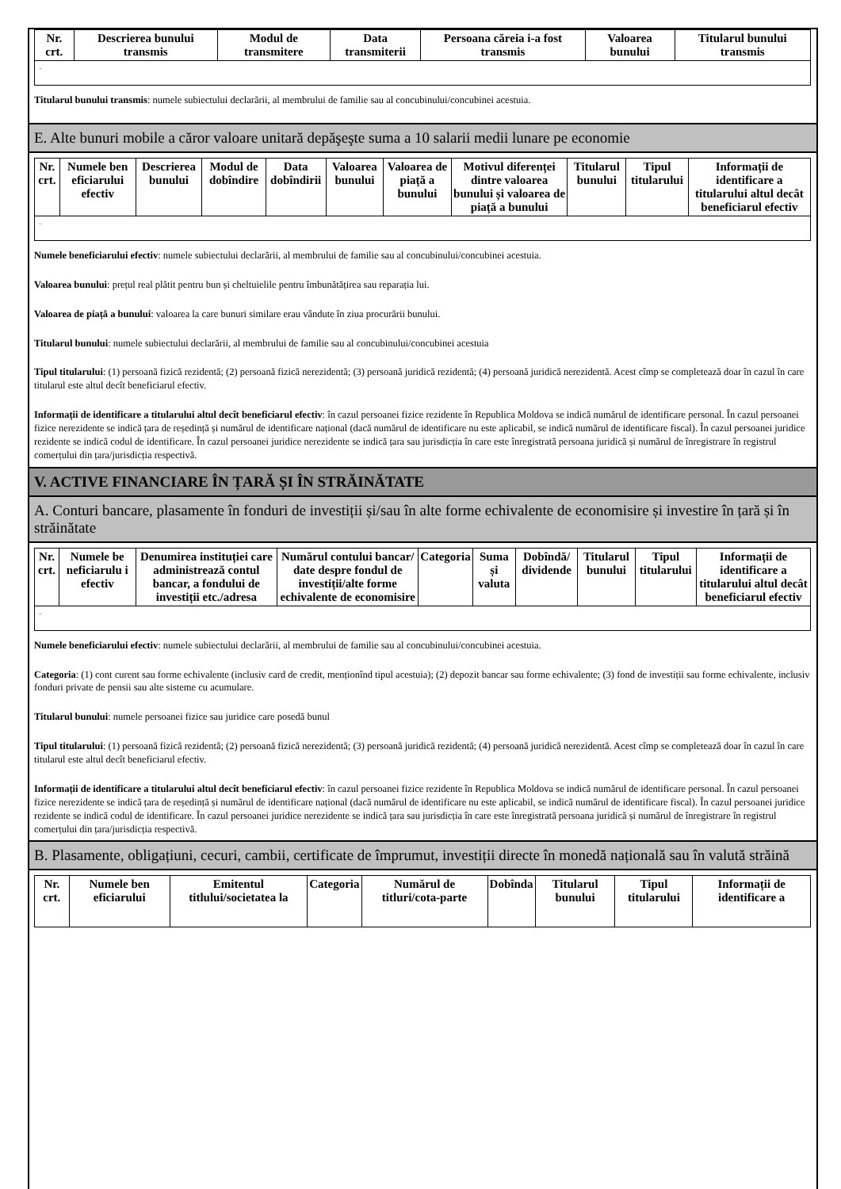| Nr. crt. | Descrierea bunului transmis | Modul de transmitere | Data transmiterii | Persoana căreia i-a fost transmis | Valoarea bunului | Titularul bunului transmis |
| --- | --- | --- | --- | --- | --- | --- |
| - | | | | | | |
Titularul bunului transmis: numele subiectului declarării, al membrului de familie sau al concubinului/concubinei acestuia.
E. Alte bunuri mobile a căror valoare unitară depăşeşte suma a 10 salarii medii lunare pe economie
| Nr. crt. | Numele ben eficiarului efectiv | Descrierea bunului | Modul de dobîndire | Data dobîndirii | Valoarea bunului | Valoarea de piață a bunului | Motivul diferenței dintre valoarea bunului și valoarea de piață a bunului | Titularul bunului | Tipul titularului | Informații de identificare a titularului altul decât beneficiarul efectiv |
| --- | --- | --- | --- | --- | --- | --- | --- | --- | --- | --- |
| - | | | | | | | | | | |
Numele beneficiarului efectiv: numele subiectului declarării, al membrului de familie sau al concubinului/concubinei acestuia.
Valoarea bunului: prețul real plătit pentru bun și cheltuielile pentru îmbunătățirea sau reparația lui.
Valoarea de piață a bunului: valoarea la care bunuri similare erau vândute în ziua procurării bunului.
Titularul bunului: numele subiectului declarării, al membrului de familie sau al concubinului/concubinei acestuia
Tipul titularului: (1) persoană fizică rezidentă; (2) persoană fizică nerezidentă; (3) persoană juridică rezidentă; (4) persoană juridică nerezidentă. Acest cîmp se completează doar în cazul în care titularul este altul decît beneficiarul efectiv.
Informații de identificare a titularului altul decît beneficiarul efectiv: în cazul persoanei fizice rezidente în Republica Moldova se indică numărul de identificare personal. În cazul persoanei fizice nerezidente se indică țara de reședință și numărul de identificare național (dacă numărul de identificare nu este aplicabil, se indică numărul de identificare fiscal). În cazul persoanei juridice rezidente se indică codul de identificare. În cazul persoanei juridice nerezidente se indică țara sau jurisdicția în care este înregistrată persoana juridică și numărul de înregistrare în registrul comerțului din țara/jurisdicția respectivă.
V. ACTIVE FINANCIARE ÎN ȚARĂ ȘI ÎN STRĂINĂTATE
A. Conturi bancare, plasamente în fonduri de investiții și/sau în alte forme echivalente de economisire și investire în țară și în străinătate
| Nr. crt. | Numele be neficiarulu i efectiv | Denumirea instituției care administrează contul bancar, a fondului de investiții etc./adresa | Numărul contului bancar/ date despre fondul de investiții/alte forme echivalente de economisire | Categoria | Suma și valuta | Dobîndă/ dividende | Titularul bunului | Tipul titularului | Informații de identificare a titularului altul decât beneficiarul efectiv |
| --- | --- | --- | --- | --- | --- | --- | --- | --- | --- |
| - | | | | | | | | | |
Numele beneficiarului efectiv: numele subiectului declarării, al membrului de familie sau al concubinului/concubinei acestuia.
Categoria: (1) cont curent sau forme echivalente (inclusiv card de credit, menționînd tipul acestuia); (2) depozit bancar sau forme echivalente; (3) fond de investiții sau forme echivalente, inclusiv fonduri private de pensii sau alte sisteme cu acumulare.
Titularul bunului: numele persoanei fizice sau juridice care posedă bunul
Tipul titularului: (1) persoană fizică rezidentă; (2) persoană fizică nerezidentă; (3) persoană juridică rezidentă; (4) persoană juridică nerezidentă. Acest cîmp se completează doar în cazul în care titularul este altul decît beneficiarul efectiv.
Informații de identificare a titularului altul decît beneficiarul efectiv: în cazul persoanei fizice rezidente în Republica Moldova se indică numărul de identificare personal. În cazul persoanei fizice nerezidente se indică țara de reședință și numărul de identificare național (dacă numărul de identificare nu este aplicabil, se indică numărul de identificare fiscal). În cazul persoanei juridice rezidente se indică codul de identificare. În cazul persoanei juridice nerezidente se indică țara sau jurisdicția în care este înregistrată persoana juridică și numărul de înregistrare în registrul comerțului din țara/jurisdicția respectivă.
B. Plasamente, obligațiuni, cecuri, cambii, certificate de împrumut, investiții directe în monedă națională sau în valută străină
| Nr. crt. | Numele ben eficiarului | Emitentul titlului/societatea la | Categoria | Numărul de titluri/cota-parte | Dobînda | Titularul bunului | Tipul titularului | Informații de identificare a |
| --- | --- | --- | --- | --- | --- | --- | --- | --- |